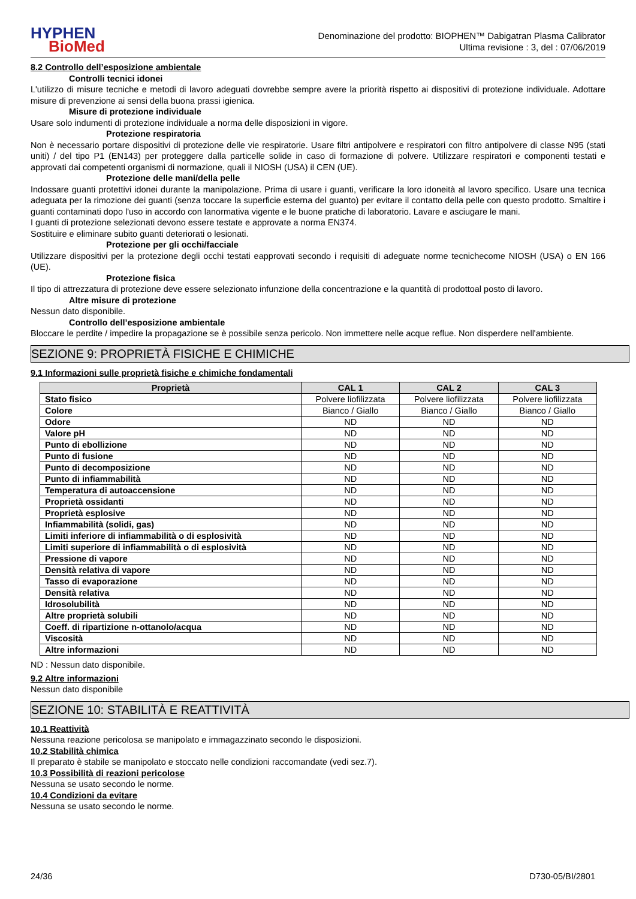HYPHEN
BioMed
Denominazione del prodotto: BIOPHEN™ Dabigatran Plasma Calibrator
Ultima revisione : 3, del : 07/06/2019
8.2 Controllo dell’esposizione ambientale
Controlli tecnici idonei
L'utilizzo di misure tecniche e metodi di lavoro adeguati dovrebbe sempre avere la priorità rispetto ai dispositivi di protezione individuale. Adottare misure di prevenzione ai sensi della buona prassi igienica.
Misure di protezione individuale
Usare solo indumenti di protezione individuale a norma delle disposizioni in vigore.
Protezione respiratoria
Non è necessario portare dispositivi di protezione delle vie respiratorie. Usare filtri antipolvere e respiratori con filtro antipolvere di classe N95 (stati uniti) / del tipo P1 (EN143) per proteggere dalla particelle solide in caso di formazione di polvere. Utilizzare respiratori e componenti testati e approvati dai competenti organismi di normazione, quali il NIOSH (USA) il CEN (UE).
Protezione delle mani/della pelle
Indossare guanti protettivi idonei durante la manipolazione. Prima di usare i guanti, verificare la loro idoneità al lavoro specifico. Usare una tecnica adeguata per la rimozione dei guanti (senza toccare la superficie esterna del guanto) per evitare il contatto della pelle con questo prodotto. Smaltire i guanti contaminati dopo l'uso in accordo con lanormativa vigente e le buone pratiche di laboratorio. Lavare e asciugare le mani.
I guanti di protezione selezionati devono essere testate e approvate a norma EN374.
Sostituire e eliminare subito guanti deteriorati o lesionati.
Protezione per gli occhi/facciale
Utilizzare dispositivi per la protezione degli occhi testati eapprovati secondo i requisiti di adeguate norme tecnichecome NIOSH (USA) o EN 166 (UE).
Protezione fisica
Il tipo di attrezzatura di protezione deve essere selezionato infunzione della concentrazione e la quantità di prodottoal posto di lavoro.
Altre misure di protezione
Nessun dato disponibile.
Controllo dell’esposizione ambientale
Bloccare le perdite / impedire la propagazione se è possibile senza pericolo. Non immettere nelle acque reflue. Non disperdere nell'ambiente.
SEZIONE 9: PROPRIETÀ FISICHE E CHIMICHE
9.1 Informazioni sulle proprietà fisiche e chimiche fondamentali
| Proprietà | CAL 1 | CAL 2 | CAL 3 |
| --- | --- | --- | --- |
| Stato fisico | Polvere liofilizzata | Polvere liofilizzata | Polvere liofilizzata |
| Colore | Bianco / Giallo | Bianco / Giallo | Bianco / Giallo |
| Odore | ND | ND | ND |
| Valore pH | ND | ND | ND |
| Punto di ebollizione | ND | ND | ND |
| Punto di fusione | ND | ND | ND |
| Punto di decomposizione | ND | ND | ND |
| Punto di infiammabilità | ND | ND | ND |
| Temperatura di autoaccensione | ND | ND | ND |
| Proprietà ossidanti | ND | ND | ND |
| Proprietà esplosive | ND | ND | ND |
| Infiammabilità (solidi, gas) | ND | ND | ND |
| Limiti inferiore di infiammabilità o di esplosività | ND | ND | ND |
| Limiti superiore di infiammabilità o di esplosività | ND | ND | ND |
| Pressione di vapore | ND | ND | ND |
| Densità relativa di vapore | ND | ND | ND |
| Tasso di evaporazione | ND | ND | ND |
| Densità relativa | ND | ND | ND |
| Idrosolubilità | ND | ND | ND |
| Altre proprietà solubili | ND | ND | ND |
| Coeff. di ripartizione n-ottanolo/acqua | ND | ND | ND |
| Viscosità | ND | ND | ND |
| Altre informazioni | ND | ND | ND |
ND : Nessun dato disponibile.
9.2 Altre informazioni
Nessun dato disponibile
SEZIONE 10: STABILITÀ E REATTIVITÀ
10.1 Reattività
Nessuna reazione pericolosa se manipolato e immagazzinato secondo le disposizioni.
10.2 Stabilità chimica
Il preparato è stabile se manipolato e stoccato nelle condizioni raccomandate (vedi sez.7).
10.3 Possibilità di reazioni pericolose
Nessuna se usato secondo le norme.
10.4 Condizioni da evitare
Nessuna se usato secondo le norme.
24/36 D730-05/BI/2801